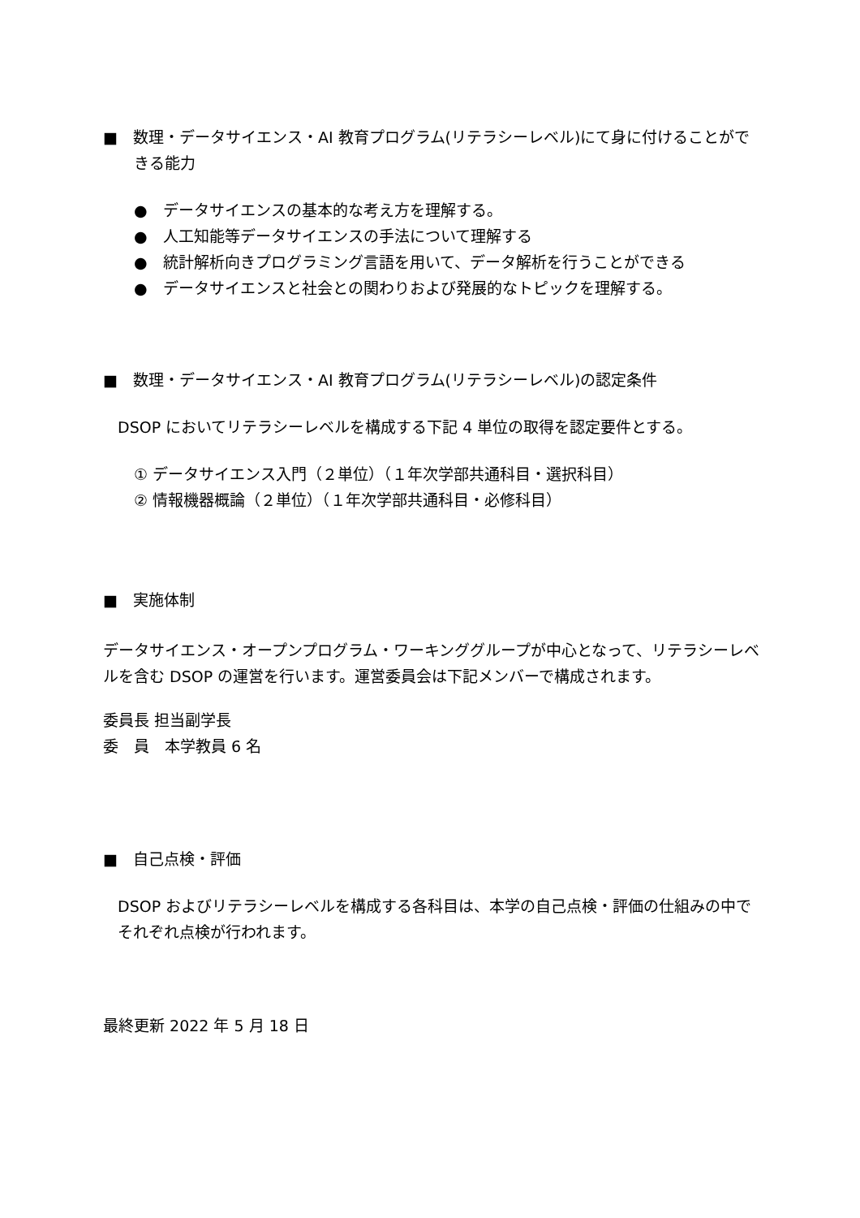■　数理・データサイエンス・AI 教育プログラム(リテラシーレベル)にて身に付けることができる能力
●　データサイエンスの基本的な考え方を理解する。
●　人工知能等データサイエンスの手法について理解する
●　統計解析向きプログラミング言語を用いて、データ解析を行うことができる
●　データサイエンスと社会との関わりおよび発展的なトピックを理解する。
■　数理・データサイエンス・AI 教育プログラム(リテラシーレベル)の認定条件
DSOP においてリテラシーレベルを構成する下記 4 単位の取得を認定要件とする。
① データサイエンス入門（２単位）（１年次学部共通科目・選択科目）
② 情報機器概論（２単位）（１年次学部共通科目・必修科目）
■　実施体制
データサイエンス・オープンプログラム・ワーキンググループが中心となって、リテラシーレベルを含む DSOP の運営を行います。運営委員会は下記メンバーで構成されます。
委員長 担当副学長
委　員　本学教員 6 名
■　自己点検・評価
DSOP およびリテラシーレベルを構成する各科目は、本学の自己点検・評価の仕組みの中でそれぞれ点検が行われます。
最終更新 2022 年 5 月 18 日